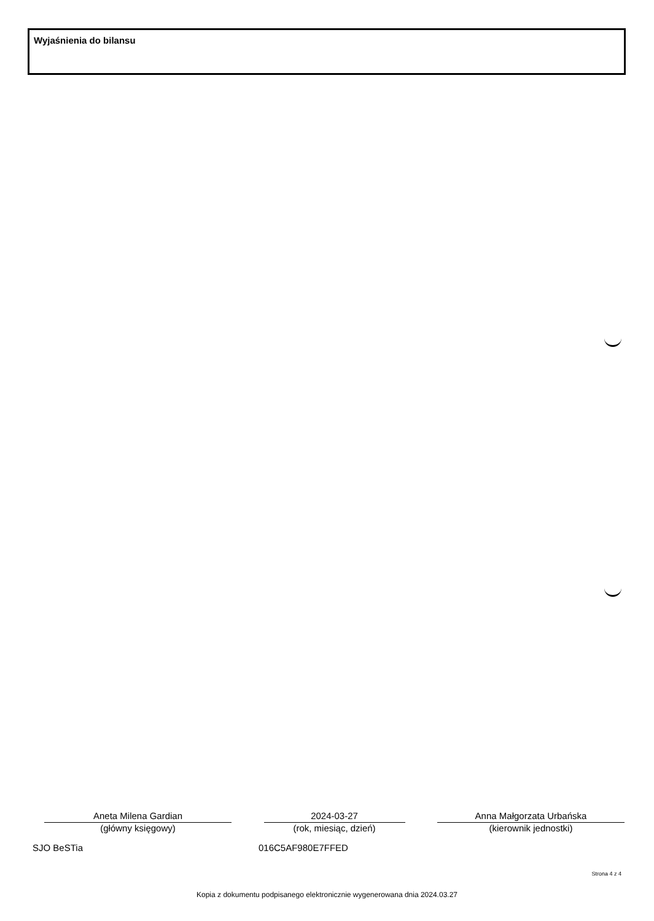Wyjaśnienia do bilansu
Aneta Milena Gardian
(główny księgowy)
2024-03-27
(rok, miesiąc, dzień)
Anna Małgorzata Urbańska
(kierownik jednostki)
SJO BeSTia 016C5AF980E7FFED
Strona 4 z 4
Kopia z dokumentu podpisanego elektronicznie wygenerowana dnia 2024.03.27